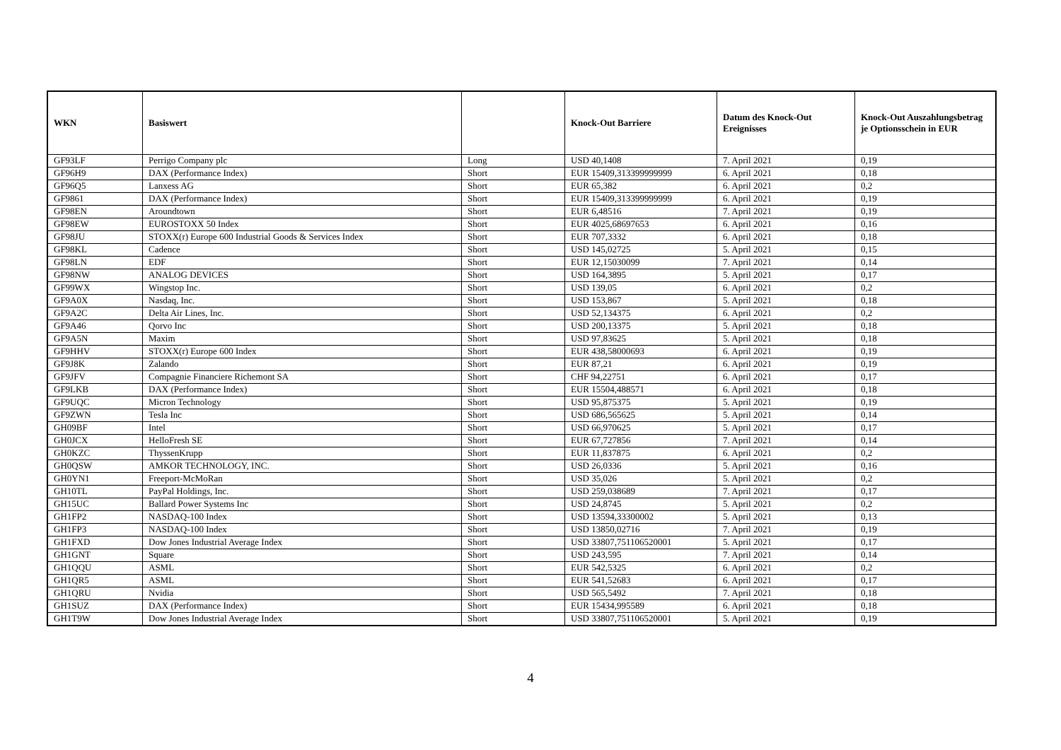| WKN | Basiswert | | Knock-Out Barriere | Datum des Knock-Out Ereignisses | Knock-Out Auszahlungsbetrag je Optionsschein in EUR |
| --- | --- | --- | --- | --- | --- |
| GF93LF | Perrigo Company plc | Long | USD 40,1408 | 7. April 2021 | 0,19 |
| GF96H9 | DAX (Performance Index) | Short | EUR 15409,313399999999 | 6. April 2021 | 0,18 |
| GF96Q5 | Lanxess AG | Short | EUR 65,382 | 6. April 2021 | 0,2 |
| GF9861 | DAX (Performance Index) | Short | EUR 15409,313399999999 | 6. April 2021 | 0,19 |
| GF98EN | Aroundtown | Short | EUR 6,48516 | 7. April 2021 | 0,19 |
| GF98EW | EUROSTOXX 50 Index | Short | EUR 4025,68697653 | 6. April 2021 | 0,16 |
| GF98JU | STOXX(r) Europe 600 Industrial Goods & Services Index | Short | EUR 707,3332 | 6. April 2021 | 0,18 |
| GF98KL | Cadence | Short | USD 145,02725 | 5. April 2021 | 0,15 |
| GF98LN | EDF | Short | EUR 12,15030099 | 7. April 2021 | 0,14 |
| GF98NW | ANALOG DEVICES | Short | USD 164,3895 | 5. April 2021 | 0,17 |
| GF99WX | Wingstop Inc. | Short | USD 139,05 | 6. April 2021 | 0,2 |
| GF9A0X | Nasdaq, Inc. | Short | USD 153,867 | 5. April 2021 | 0,18 |
| GF9A2C | Delta Air Lines, Inc. | Short | USD 52,134375 | 6. April 2021 | 0,2 |
| GF9A46 | Qorvo Inc | Short | USD 200,13375 | 5. April 2021 | 0,18 |
| GF9A5N | Maxim | Short | USD 97,83625 | 5. April 2021 | 0,18 |
| GF9HHV | STOXX(r) Europe 600 Index | Short | EUR 438,58000693 | 6. April 2021 | 0,19 |
| GF9J8K | Zalando | Short | EUR 87,21 | 6. April 2021 | 0,19 |
| GF9JFV | Compagnie Financiere Richemont SA | Short | CHF 94,22751 | 6. April 2021 | 0,17 |
| GF9LKB | DAX (Performance Index) | Short | EUR 15504,488571 | 6. April 2021 | 0,18 |
| GF9UQC | Micron Technology | Short | USD 95,875375 | 5. April 2021 | 0,19 |
| GF9ZWN | Tesla Inc | Short | USD 686,565625 | 5. April 2021 | 0,14 |
| GH09BF | Intel | Short | USD 66,970625 | 5. April 2021 | 0,17 |
| GH0JCX | HelloFresh SE | Short | EUR 67,727856 | 7. April 2021 | 0,14 |
| GH0KZC | ThyssenKrupp | Short | EUR 11,837875 | 6. April 2021 | 0,2 |
| GH0QSW | AMKOR TECHNOLOGY, INC. | Short | USD 26,0336 | 5. April 2021 | 0,16 |
| GH0YN1 | Freeport-McMoRan | Short | USD 35,026 | 5. April 2021 | 0,2 |
| GH10TL | PayPal Holdings, Inc. | Short | USD 259,038689 | 7. April 2021 | 0,17 |
| GH15UC | Ballard Power Systems Inc | Short | USD 24,8745 | 5. April 2021 | 0,2 |
| GH1FP2 | NASDAQ-100 Index | Short | USD 13594,33300002 | 5. April 2021 | 0,13 |
| GH1FP3 | NASDAQ-100 Index | Short | USD 13850,02716 | 7. April 2021 | 0,19 |
| GH1FXD | Dow Jones Industrial Average Index | Short | USD 33807,751106520001 | 5. April 2021 | 0,17 |
| GH1GNT | Square | Short | USD 243,595 | 7. April 2021 | 0,14 |
| GH1QQU | ASML | Short | EUR 542,5325 | 6. April 2021 | 0,2 |
| GH1QR5 | ASML | Short | EUR 541,52683 | 6. April 2021 | 0,17 |
| GH1QRU | Nvidia | Short | USD 565,5492 | 7. April 2021 | 0,18 |
| GH1SUZ | DAX (Performance Index) | Short | EUR 15434,995589 | 6. April 2021 | 0,18 |
| GH1T9W | Dow Jones Industrial Average Index | Short | USD 33807,751106520001 | 5. April 2021 | 0,19 |
4